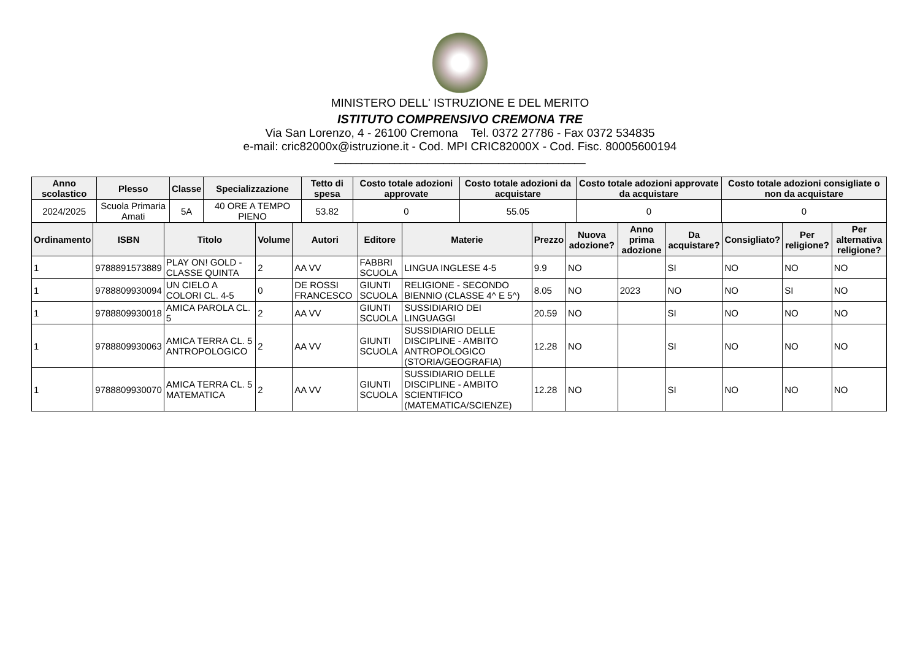MINISTERO DELL' ISTRUZIONE E DEL MERITO
ISTITUTO COMPRENSIVO CREMONA TRE
Via San Lorenzo, 4 - 26100 Cremona Tel. 0372 27786 - Fax 0372 534835
e-mail: cric82000x@istruzione.it - Cod. MPI CRIC82000X - Cod. Fisc. 80005600194
______________________________________________
| Anno scolastico | Plesso | Classe | Specializzazione | Tetto di spesa | Costo totale adozioni approvate | Costo totale adozioni da acquistare | Costo totale adozioni approvate da acquistare | Costo totale adozioni consigliate o non da acquistare |
| --- | --- | --- | --- | --- | --- | --- | --- | --- |
| 2024/2025 | Scuola Primaria Amati | 5A | 40 ORE A TEMPO PIENO | 53.82 | 0 | 55.05 | 0 | 0 |
| Ordinamento | ISBN | Titolo | Volume | Autori | Editore | Materie | Prezzo | Nuova adozione? | Anno prima adozione | Da acquistare? | Consigliato? | Per religione? | Per alternativa religione? |
| --- | --- | --- | --- | --- | --- | --- | --- | --- | --- | --- | --- | --- | --- |
| 1 | 9788891573889 | PLAY ON! GOLD - CLASSE QUINTA | 2 | AA VV | FABBRI SCUOLA | LINGUA INGLESE 4-5 | 9.9 | NO | | SI | NO | NO | NO |
| 1 | 9788809930094 | UN CIELO A COLORI CL. 4-5 | 0 | DE ROSSI FRANCESCO | GIUNTI SCUOLA | RELIGIONE - SECONDO BIENNIO (CLASSE 4^ E 5^) | 8.05 | NO | 2023 | NO | NO | SI | NO |
| 1 | 9788809930018 | AMICA PAROLA CL. 5 | 2 | AA VV | GIUNTI SCUOLA | SUSSIDIARIO DEI LINGUAGGI | 20.59 | NO | | SI | NO | NO | NO |
| 1 | 9788809930063 | AMICA TERRA CL. 5 ANTROPOLOGICO | 2 | AA VV | GIUNTI SCUOLA | SUSSIDIARIO DELLE DISCIPLINE - AMBITO ANTROPOLOGICO (STORIA/GEOGRAFIA) | 12.28 | NO | | SI | NO | NO | NO |
| 1 | 9788809930070 | AMICA TERRA CL. 5 MATEMATICA | 2 | AA VV | GIUNTI SCUOLA | SUSSIDIARIO DELLE DISCIPLINE - AMBITO SCIENTIFICO (MATEMATICA/SCIENZE) | 12.28 | NO | | SI | NO | NO | NO |